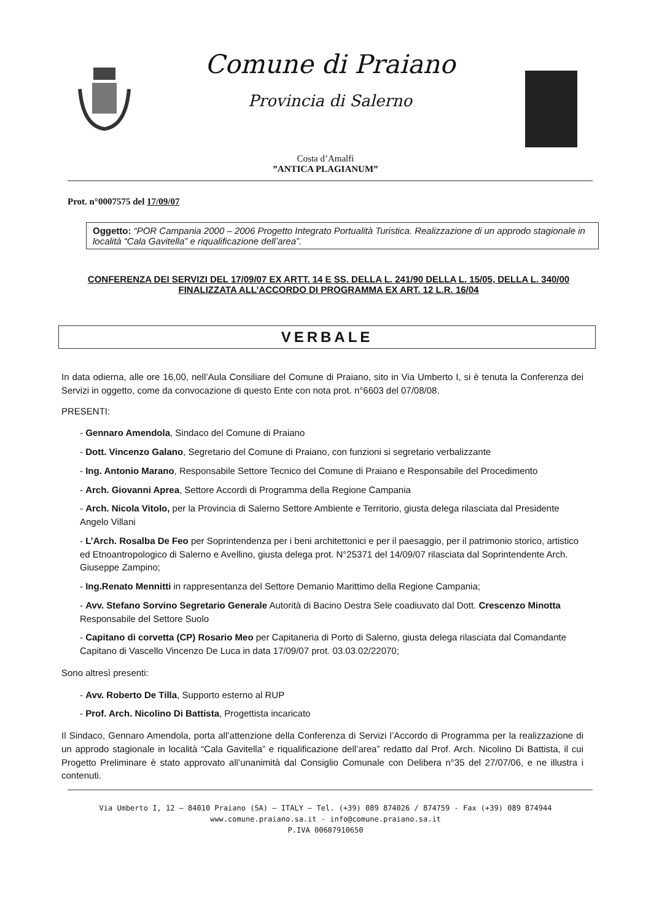Comune di Praiano
Provincia di Salerno
Costa d’Amalfi
”ANTICA PLAGIANUM”
Prot. n°0007575 del 17/09/07
Oggetto: “POR Campania 2000 – 2006 Progetto Integrato Portualità Turistica. Realizzazione di un approdo stagionale in località “Cala Gavitella” e riqualificazione dell’area”.
CONFERENZA DEI SERVIZI DEL 17/09/07 EX ARTT. 14 E SS. DELLA L. 241/90 DELLA L. 15/05, DELLA L. 340/00 FINALIZZATA ALL’ACCORDO DI PROGRAMMA EX ART. 12 L.R. 16/04
VERBALE
In data odierna, alle ore 16,00, nell’Aula Consiliare del Comune di Praiano, sito in Via Umberto I, si è tenuta la Conferenza dei Servizi in oggetto, come da convocazione di questo Ente con nota prot. n°6603 del 07/08/08.
PRESENTI:
- Gennaro Amendola, Sindaco del Comune di Praiano
- Dott. Vincenzo Galano, Segretario del Comune di Praiano, con funzioni si segretario verbalizzante
- Ing. Antonio Marano, Responsabile Settore Tecnico del Comune di Praiano e Responsabile del Procedimento
- Arch. Giovanni Aprea, Settore Accordi di Programma della Regione Campania
- Arch. Nicola Vitolo, per la Provincia di Salerno Settore Ambiente e Territorio, giusta delega rilasciata dal Presidente Angelo Villani
- L’Arch. Rosalba De Feo per Soprintendenza per i beni architettonici e per il paesaggio, per il patrimonio storico, artistico ed Etnoantropologico di Salerno e Avellino, giusta delega prot. N°25371 del 14/09/07 rilasciata dal Soprintendente Arch. Giuseppe Zampino;
- Ing.Renato Mennitti in rappresentanza del Settore Demanio Marittimo della Regione Campania;
- Avv. Stefano Sorvino Segretario Generale Autorità di Bacino Destra Sele coadiuvato dal Dott. Crescenzo Minotta Responsabile del Settore Suolo
- Capitano di corvetta (CP) Rosario Meo per Capitaneria di Porto di Salerno, giusta delega rilasciata dal Comandante Capitano di Vascello Vincenzo De Luca in data 17/09/07 prot. 03.03.02/22070;
Sono altresì presenti:
- Avv. Roberto De Tilla, Supporto esterno al RUP
- Prof. Arch. Nicolino Di Battista, Progettista incaricato
Il Sindaco, Gennaro Amendola, porta all’attenzione della Conferenza di Servizi l’Accordo di Programma per la realizzazione di un approdo stagionale in località “Cala Gavitella” e riqualificazione dell’area” redatto dal Prof. Arch. Nicolino Di Battista, il cui Progetto Preliminare è stato approvato all’unanimità dal Consiglio Comunale con Delibera n°35 del 27/07/06, e ne illustra i contenuti.
Via Umberto I, 12 – 84010 Praiano (SA) – ITALY – Tel. (+39) 089 874026 / 874759 - Fax (+39) 089 874944
www.comune.praiano.sa.it - info@comune.praiano.sa.it
P.IVA 00607910650